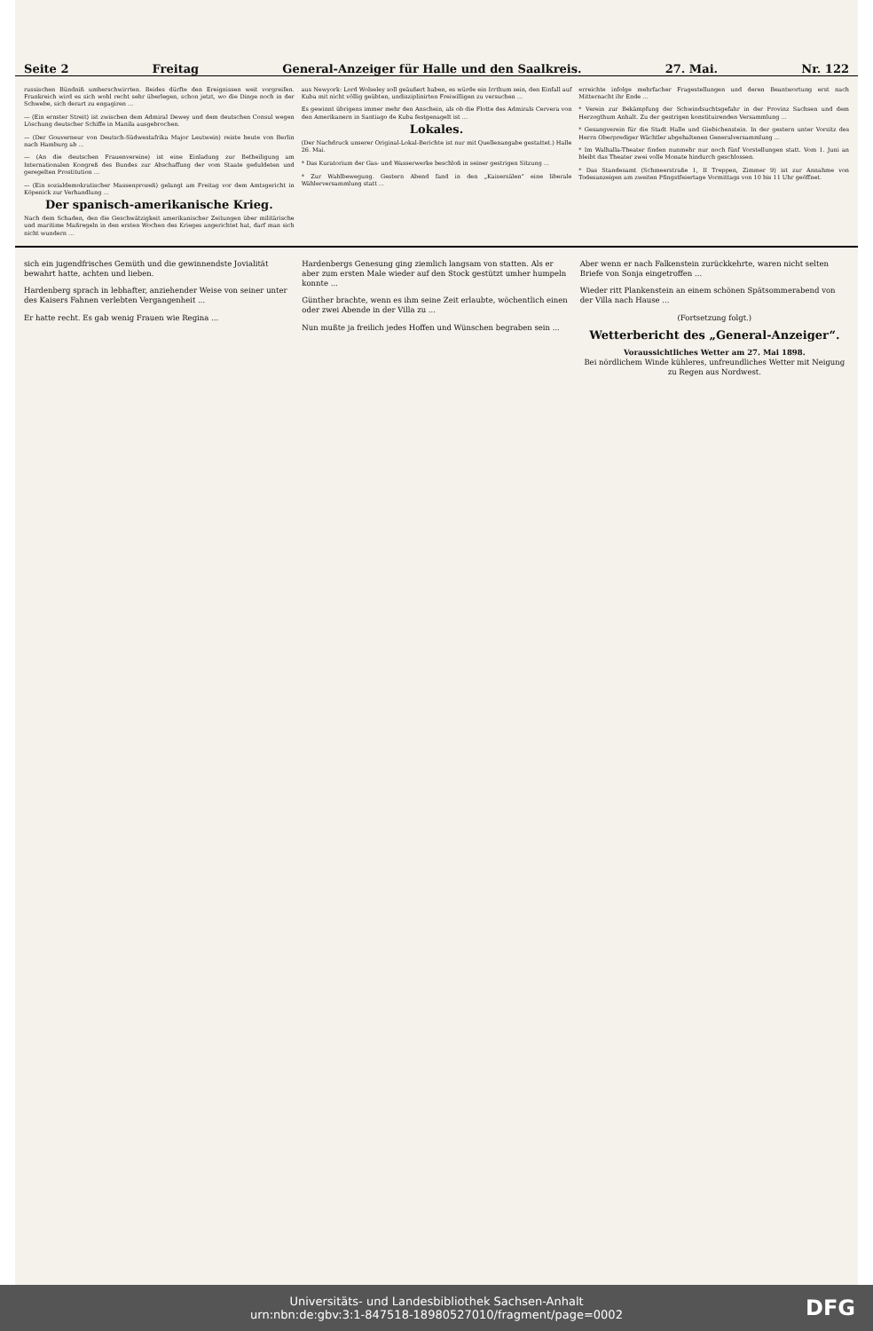Seite 2 Freitag General-Anzeiger für Halle und den Saalkreis. 27. Mai. Nr. 122
russischen Bündniß umherschwirrten. Beides dürfte den Ereignissen weit vorgreifen. Frankreich wird es sich wohl recht sehr überlegen, schon jetzt, wo die Dinge noch in der Schwebe, sich derart zu engagiren ...
— (Ein ernster Streit) ist zwischen dem Admiral Dewey und dem deutschen Consul wegen Löschung deutscher Schiffe in Manila ausgebrochen.
— (Der Gouverneur von Deutsch-Südwestafrika Major Leutwein) reiste heute von Berlin nach Hamburg ab ...
— (An die deutschen Frauenvereine) ist eine Einladung zur Betheiligung am Internationalen Kongreß des Bundes zur Abschaffung der vom Staate geduldeten und geregelten Prostitution ...
— (Ein sozialdemokratischer Massenprozeß) gelangt am Freitag vor dem Amtsgericht in Köpenick zur Verhandlung ...
Der spanisch-amerikanische Krieg.
Nach dem Schaden, den die Geschwätzigkeit amerikanischer Zeitungen über militärische und maritime Maßregeln in den ersten Wochen des Krieges angerichtet hat, darf man sich nicht wundern ...
aus Newyork: Lord Wolseley soll geäußert haben, es würde ein Irrthum sein, den Einfall auf Kuba mit nicht völlig geübten, undisziplinirten Freiwilligen zu versuchen ...
Es gewinnt übrigens immer mehr den Anschein, als ob die Flotte des Admirals Cervera von den Amerikanern in Santiago de Kuba festgenagelt ist ...
Lokales.
(Der Nachdruck unserer Original-Lokal-Berichte ist nur mit Quellenangabe gestattet.) Halle 26. Mai.
* Das Kuratorium der Gas- und Wasserwerke beschloß in seiner gestrigen Sitzung ...
* Zur Wahlbewegung. Gestern Abend fand in den „Kaisersälen“ eine liberale Wählerversammlung statt ...
erreichte infolge mehrfacher Fragestellungen und deren Beantwortung erst nach Mitternacht ihr Ende ...
* Verein zur Bekämpfung der Schwindsuchtsgefahr in der Provinz Sachsen und dem Herzogthum Anhalt. Zu der gestrigen konstituirenden Versammlung ...
* Gesangverein für die Stadt Halle und Giebichenstein. In der gestern unter Vorsitz des Herrn Oberprediger Wächtler abgehaltenen Generalversammlung ...
* Im Walhalla-Theater finden nunmehr nur noch fünf Vorstellungen statt. Vom 1. Juni an bleibt das Theater zwei volle Monate hindurch geschlossen.
* Das Standesamt (Schmeerstraße 1, II Treppen, Zimmer 9) ist zur Annahme von Todesanzeigen am zweiten Pfingstfeiertage Vormittags von 10 bis 11 Uhr geöffnet.
sich ein jugendfrisches Gemüth und die gewinnendste Jovialität bewahrt hatte, achten und lieben.
Hardenberg sprach in lebhafter, anziehender Weise von seiner unter des Kaisers Fahnen verlebten Vergangenheit ...
Er hatte recht. Es gab wenig Frauen wie Regina ...
Hardenbergs Genesung ging ziemlich langsam von statten. Als er aber zum ersten Male wieder auf den Stock gestützt umher humpeln konnte ...
Günther brachte, wenn es ihm seine Zeit erlaubte, wöchentlich einen oder zwei Abende in der Villa zu ...
Nun mußte ja freilich jedes Hoffen und Wünschen begraben sein ...
Aber wenn er nach Falkenstein zurückkehrte, waren nicht selten Briefe von Sonja eingetroffen ...
Wieder ritt Plankenstein an einem schönen Spätsommerabend von der Villa nach Hause ...
(Fortsetzung folgt.)
Wetterbericht des „General-Anzeiger“.
Voraussichtliches Wetter am 27. Mai 1898.
Bei nördlichem Winde kühleres, unfreundliches Wetter mit Neigung zu Regen aus Nordwest.
Universitäts- und Landesbibliothek Sachsen-Anhalt
urn:nbn:de:gbv:3:1-847518-18980527010/fragment/page=0002
DFG